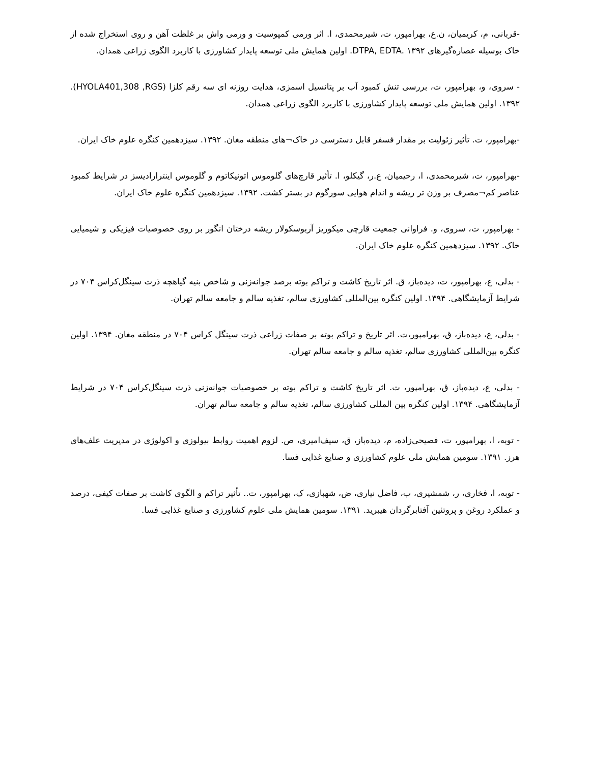-قربانی، م، کریمیان، ن.ع، بهرامپور، ت، شیرمحمدی، ا. اثر ورمی کمپوسیت و ورمی واش بر غلظت آهن و روی استخراج شده از خاک بوسیله عصاره‌گیرهای DTPA, EDTA. ۱۳۹۲. اولین همایش ملی توسعه پایدار کشاورزی با کاربرد الگوی زراعی همدان.
- سروی، و، بهرامپور، ت، بررسی تنش کمبود آب بر پتانسیل اسمزی، هدایت روزنه ای سه رقم کلزا (HYOLA401,308 ,RGS). ۱۳۹۲. اولین همایش ملی توسعه پایدار کشاورزی با کاربرد الگوی زراعی همدان.
-بهرامپور، ت. تأثیر زئولیت بر مقدار فسفر قابل دسترسی در خاک¬های منطقه مغان. ۱۳۹۲. سیزدهمین کنگره علوم خاک ایران.
-بهرامپور، ت، شیرمحمدی، ا، رحیمیان، ع.ر، گیکلو، ا. تأثیر قارچ‌های گلوموس اتونیکاتوم و گلوموس اینترارادیسز در شرایط کمبود عناصر کم¬مصرف بر وزن تر ریشه و اندام هوایی سورگوم در بستر کشت. ۱۳۹۲. سیزدهمین کنگره علوم خاک ایران.
- بهرامپور، ت، سروی، و. فراوانی جمعیت قارچی میکوریز آربوسکولار ریشه درختان انگور بر روی خصوصیات فیزیکی و شیمیایی خاک. ۱۳۹۲. سیزدهمین کنگره علوم خاک ایران.
- بدلی، ع، بهرامپور، ت، دیده‌باز، ق. اثر تاریخ کاشت و تراکم بوته برصد جوانه‌زنی و شاخص بنیه گیاهچه ذرت سینگل‌کراس ۷۰۴ در شرایط آزمایشگاهی. ۱۳۹۴. اولین کنگره بین‌المللی کشاورزی سالم، تغذیه سالم و جامعه سالم تهران.
- بدلی، ع، دیده‌باز، ق، بهرامپور،ت. اثر تاریخ و تراکم بوته بر صفات زراعی ذرت سینگل کراس ۷۰۴ در منطقه مغان. ۱۳۹۴. اولین کنگره بین‌المللی کشاورزی سالم، تغذیه سالم و جامعه سالم تهران.
- بدلی، ع، دیده‌باز، ق، بهرامپور، ت. اثر تاریخ کاشت و تراکم بوته بر خصوصیات جوانه‌زنی ذرت سینگل‌کراس ۷۰۴ در شرایط آزمایشگاهی. ۱۳۹۴. اولین کنگره بین المللی کشاورزی سالم، تغذیه سالم و جامعه سالم تهران.
- توبه، ا، بهرامپور، ت، فصیحی‌زاده، م، دیده‌باز، ق، سیف‌امیری، ص. لزوم اهمیت روابط بیولوزی و اکولوژی در مدیریت علف‌های هرز. ۱۳۹۱. سومین همایش ملی علوم کشاورزی و صنایع غذایی فسا.
- توبه، ا، فخاری، ر، شمشیری، ب، فاضل نیاری، ض، شهبازی، ک، بهرامپور، ت.. تأثیر تراکم و الگوی کاشت بر صفات کیفی، درصد و عملکرد روغن و پروتئین آفتابرگردان هیبرید. ۱۳۹۱. سومین همایش ملی علوم کشاورزی و صنایع غذایی فسا.